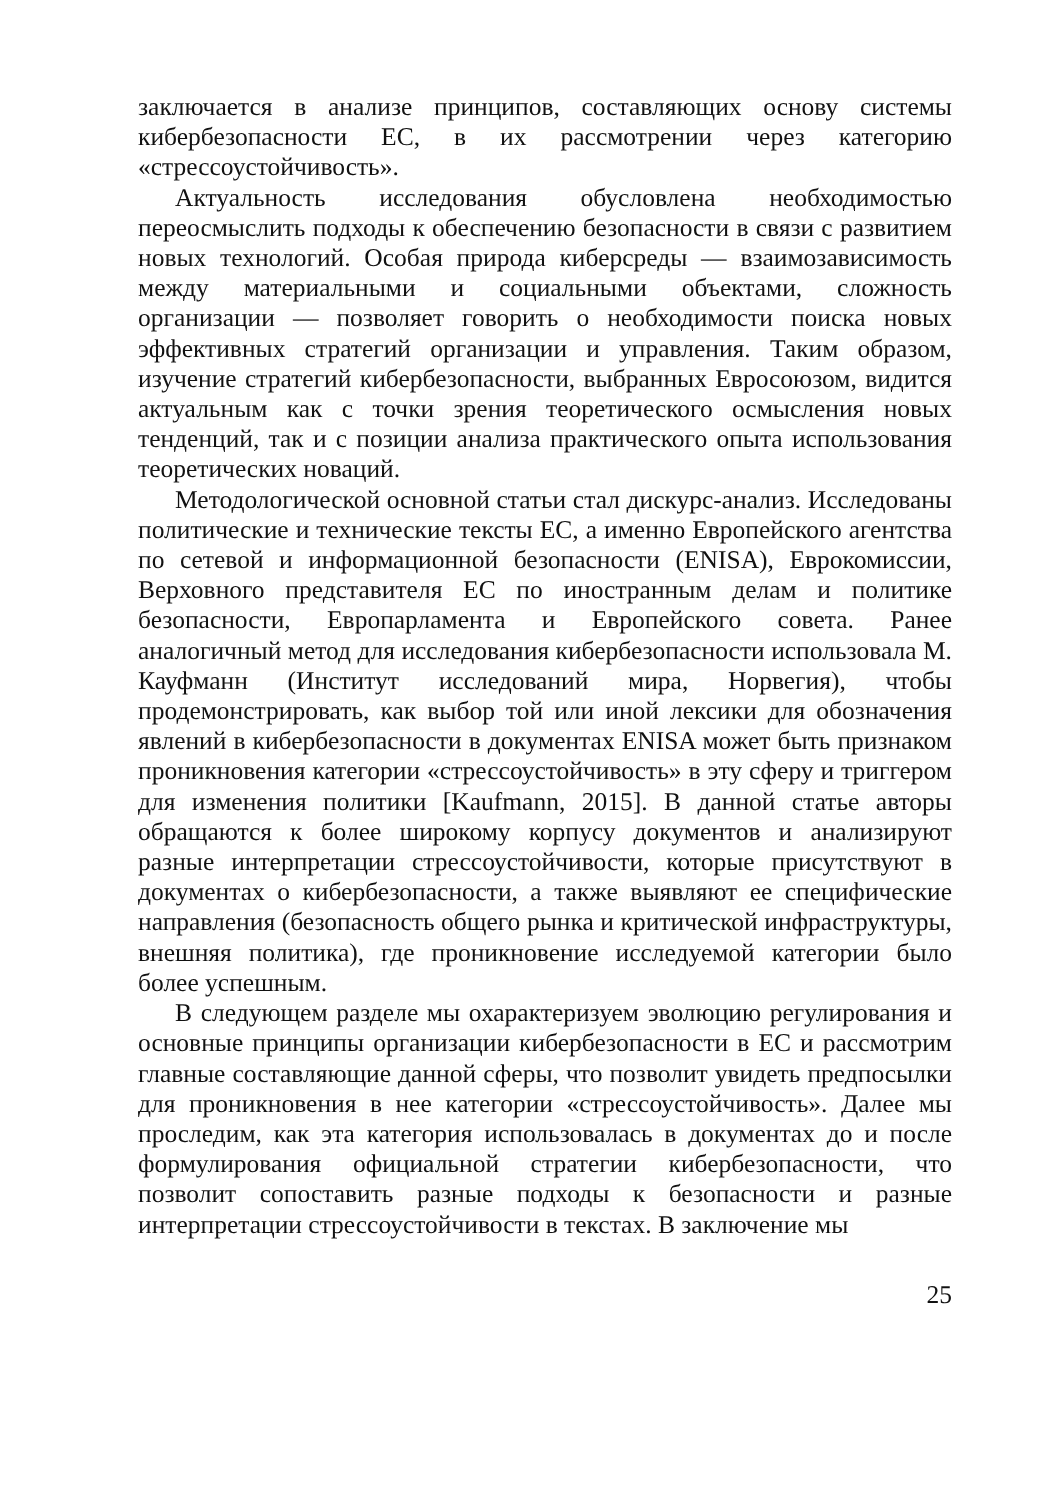заключается в анализе принципов, составляющих основу системы кибербезопасности ЕС, в их рассмотрении через категорию «стрессоустойчивость».
Актуальность исследования обусловлена необходимостью переосмыслить подходы к обеспечению безопасности в связи с развитием новых технологий. Особая природа киберсреды — взаимозависимость между материальными и социальными объектами, сложность организации — позволяет говорить о необходимости поиска новых эффективных стратегий организации и управления. Таким образом, изучение стратегий кибербезопасности, выбранных Евросоюзом, видится актуальным как с точки зрения теоретического осмысления новых тенденций, так и с позиции анализа практического опыта использования теоретических новаций.
Методологической основной статьи стал дискурс-анализ. Исследованы политические и технические тексты ЕС, а именно Европейского агентства по сетевой и информационной безопасности (ENISA), Еврокомиссии, Верховного представителя ЕС по иностранным делам и политике безопасности, Европарламента и Европейского совета. Ранее аналогичный метод для исследования кибербезопасности использовала М. Кауфманн (Институт исследований мира, Норвегия), чтобы продемонстрировать, как выбор той или иной лексики для обозначения явлений в кибербезопасности в документах ENISA может быть признаком проникновения категории «стрессоустойчивость» в эту сферу и триггером для изменения политики [Kaufmann, 2015]. В данной статье авторы обращаются к более широкому корпусу документов и анализируют разные интерпретации стрессоустойчивости, которые присутствуют в документах о кибербезопасности, а также выявляют ее специфические направления (безопасность общего рынка и критической инфраструктуры, внешняя политика), где проникновение исследуемой категории было более успешным.
В следующем разделе мы охарактеризуем эволюцию регулирования и основные принципы организации кибербезопасности в ЕС и рассмотрим главные составляющие данной сферы, что позволит увидеть предпосылки для проникновения в нее категории «стрессоустойчивость». Далее мы проследим, как эта категория использовалась в документах до и после формулирования официальной стратегии кибербезопасности, что позволит сопоставить разные подходы к безопасности и разные интерпретации стрессоустойчивости в текстах. В заключение мы
25